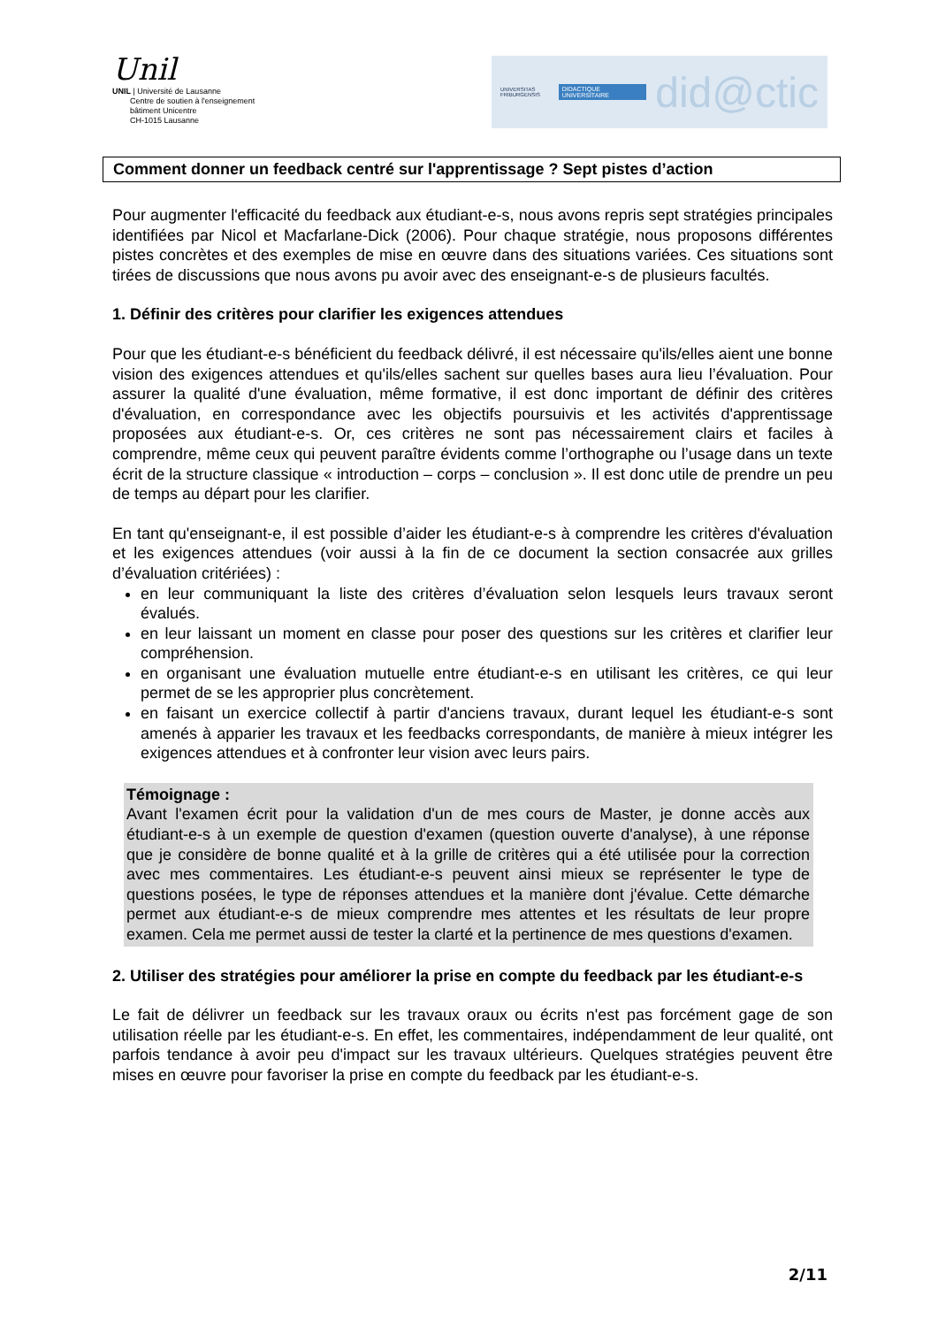Unil
UNIL | Université de Lausanne
Centre de soutien à l'enseignement
bâtiment Unicentre
CH-1015 Lausanne
UNIVERSITAS FRIBURGENSIS DIDACTIQUE UNIVERSITAIRE did@ctic
Comment donner un feedback centré sur l'apprentissage ? Sept pistes d’action
Pour augmenter l'efficacité du feedback aux étudiant-e-s, nous avons repris sept stratégies principales identifiées par Nicol et Macfarlane-Dick (2006). Pour chaque stratégie, nous proposons différentes pistes concrètes et des exemples de mise en œuvre dans des situations variées. Ces situations sont tirées de discussions que nous avons pu avoir avec des enseignant-e-s de plusieurs facultés.
1. Définir des critères pour clarifier les exigences attendues
Pour que les étudiant-e-s bénéficient du feedback délivré, il est nécessaire qu'ils/elles aient une bonne vision des exigences attendues et qu'ils/elles sachent sur quelles bases aura lieu l’évaluation. Pour assurer la qualité d'une évaluation, même formative, il est donc important de définir des critères d'évaluation, en correspondance avec les objectifs poursuivis et les activités d'apprentissage proposées aux étudiant-e-s. Or, ces critères ne sont pas nécessairement clairs et faciles à comprendre, même ceux qui peuvent paraître évidents comme l’orthographe ou l’usage dans un texte écrit de la structure classique « introduction – corps – conclusion ». Il est donc utile de prendre un peu de temps au départ pour les clarifier.
En tant qu'enseignant-e, il est possible d’aider les étudiant-e-s à comprendre les critères d'évaluation et les exigences attendues (voir aussi à la fin de ce document la section consacrée aux grilles d’évaluation critériées) :
en leur communiquant la liste des critères d’évaluation selon lesquels leurs travaux seront évalués.
en leur laissant un moment en classe pour poser des questions sur les critères et clarifier leur compréhension.
en organisant une évaluation mutuelle entre étudiant-e-s en utilisant les critères, ce qui leur permet de se les approprier plus concrètement.
en faisant un exercice collectif à partir d'anciens travaux, durant lequel les étudiant-e-s sont amenés à apparier les travaux et les feedbacks correspondants, de manière à mieux intégrer les exigences attendues et à confronter leur vision avec leurs pairs.
Témoignage :
Avant l'examen écrit pour la validation d'un de mes cours de Master, je donne accès aux étudiant-e-s à un exemple de question d'examen (question ouverte d'analyse), à une réponse que je considère de bonne qualité et à la grille de critères qui a été utilisée pour la correction avec mes commentaires. Les étudiant-e-s peuvent ainsi mieux se représenter le type de questions posées, le type de réponses attendues et la manière dont j'évalue. Cette démarche permet aux étudiant-e-s de mieux comprendre mes attentes et les résultats de leur propre examen. Cela me permet aussi de tester la clarté et la pertinence de mes questions d'examen.
2. Utiliser des stratégies pour améliorer la prise en compte du feedback par les étudiant-e-s
Le fait de délivrer un feedback sur les travaux oraux ou écrits n'est pas forcément gage de son utilisation réelle par les étudiant-e-s. En effet, les commentaires, indépendamment de leur qualité, ont parfois tendance à avoir peu d'impact sur les travaux ultérieurs. Quelques stratégies peuvent être mises en œuvre pour favoriser la prise en compte du feedback par les étudiant-e-s.
2/11